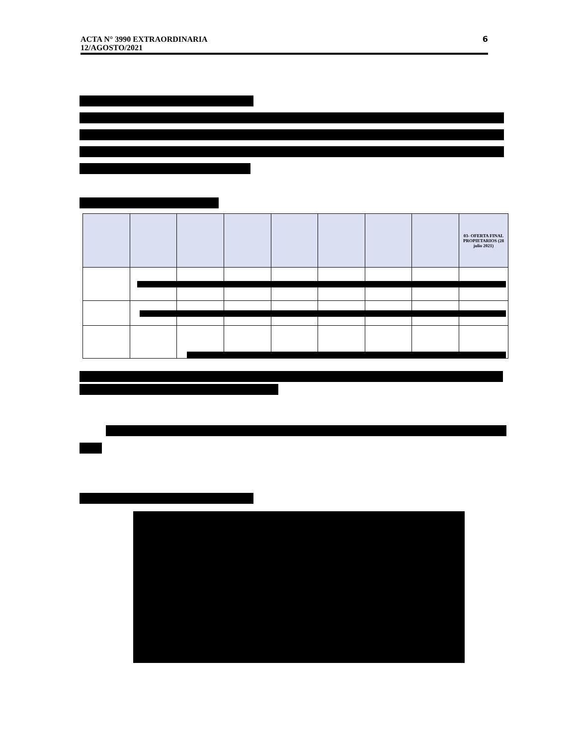6
ACTA N° 3990 EXTRAORDINARIA
12/AGOSTO/2021
| | | | | | | | | 03- OFERTA FINAL PROPIETARIOS (28 julio 2021) |
| --- | --- | --- | --- | --- | --- | --- | --- | --- |